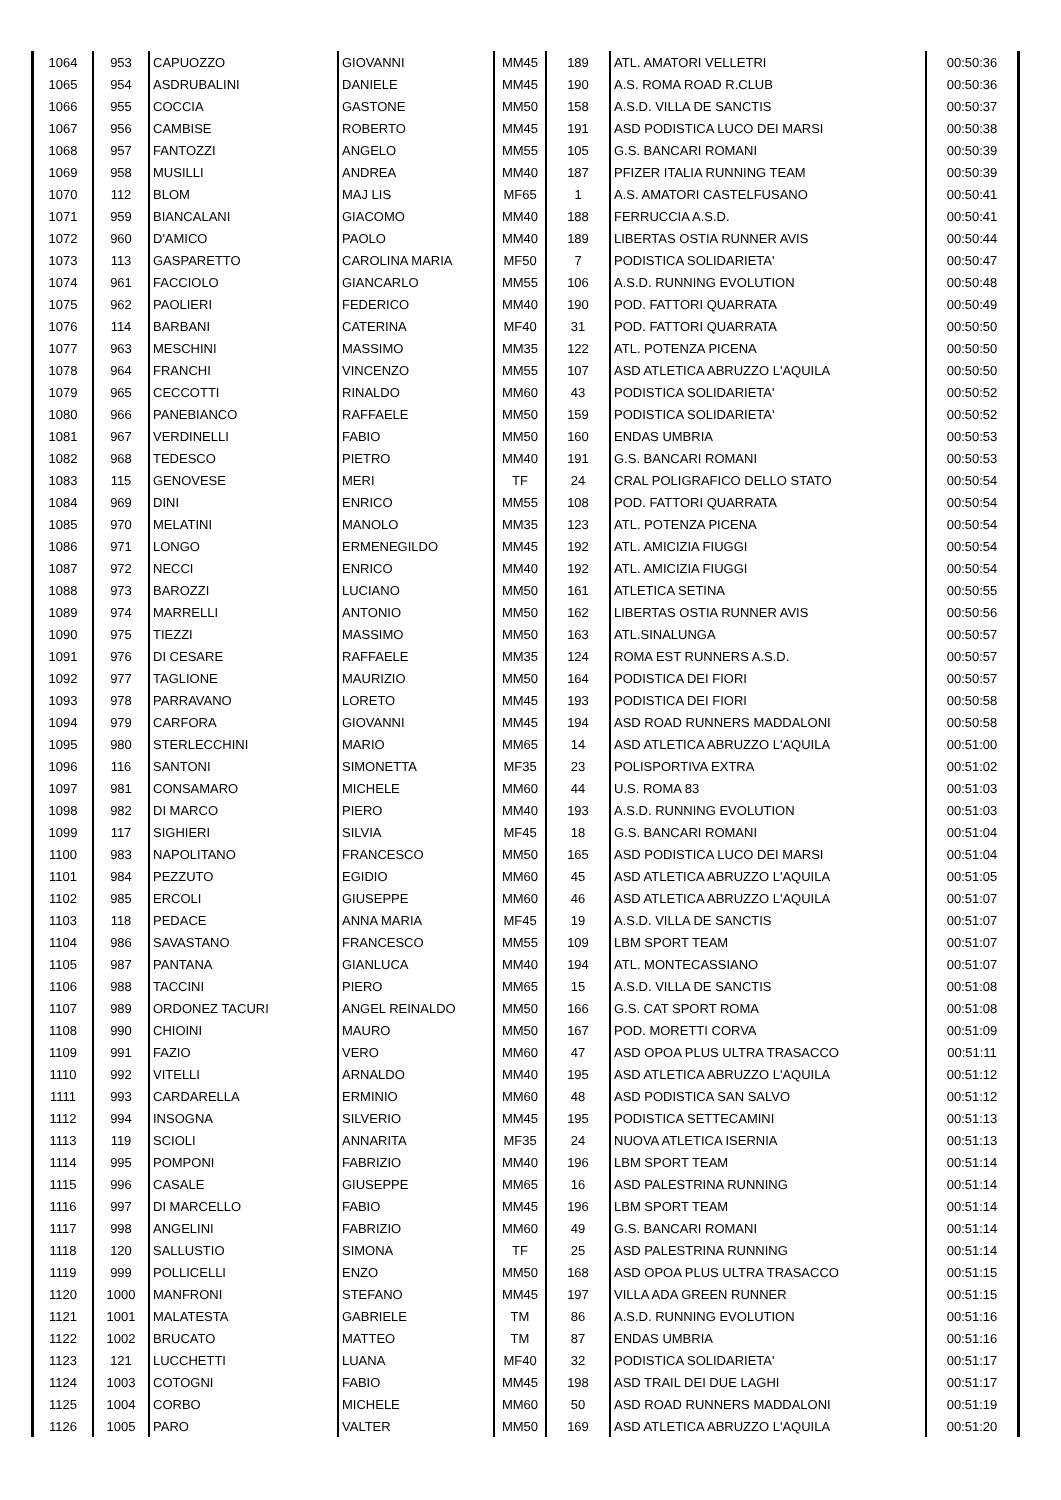| 1064 | 953 | CAPUOZZO | GIOVANNI | MM45 | 189 | ATL. AMATORI VELLETRI | 00:50:36 |
| 1065 | 954 | ASDRUBALINI | DANIELE | MM45 | 190 | A.S. ROMA ROAD R.CLUB | 00:50:36 |
| 1066 | 955 | COCCIA | GASTONE | MM50 | 158 | A.S.D. VILLA DE SANCTIS | 00:50:37 |
| 1067 | 956 | CAMBISE | ROBERTO | MM45 | 191 | ASD PODISTICA LUCO DEI MARSI | 00:50:38 |
| 1068 | 957 | FANTOZZI | ANGELO | MM55 | 105 | G.S. BANCARI ROMANI | 00:50:39 |
| 1069 | 958 | MUSILLI | ANDREA | MM40 | 187 | PFIZER ITALIA RUNNING TEAM | 00:50:39 |
| 1070 | 112 | BLOM | MAJ LIS | MF65 | 1 | A.S. AMATORI CASTELFUSANO | 00:50:41 |
| 1071 | 959 | BIANCALANI | GIACOMO | MM40 | 188 | FERRUCCIA A.S.D. | 00:50:41 |
| 1072 | 960 | D'AMICO | PAOLO | MM40 | 189 | LIBERTAS OSTIA RUNNER AVIS | 00:50:44 |
| 1073 | 113 | GASPARETTO | CAROLINA MARIA | MF50 | 7 | PODISTICA SOLIDARIETA' | 00:50:47 |
| 1074 | 961 | FACCIOLO | GIANCARLO | MM55 | 106 | A.S.D. RUNNING EVOLUTION | 00:50:48 |
| 1075 | 962 | PAOLIERI | FEDERICO | MM40 | 190 | POD. FATTORI QUARRATA | 00:50:49 |
| 1076 | 114 | BARBANI | CATERINA | MF40 | 31 | POD. FATTORI QUARRATA | 00:50:50 |
| 1077 | 963 | MESCHINI | MASSIMO | MM35 | 122 | ATL. POTENZA PICENA | 00:50:50 |
| 1078 | 964 | FRANCHI | VINCENZO | MM55 | 107 | ASD ATLETICA ABRUZZO L'AQUILA | 00:50:50 |
| 1079 | 965 | CECCOTTI | RINALDO | MM60 | 43 | PODISTICA SOLIDARIETA' | 00:50:52 |
| 1080 | 966 | PANEBIANCO | RAFFAELE | MM50 | 159 | PODISTICA SOLIDARIETA' | 00:50:52 |
| 1081 | 967 | VERDINELLI | FABIO | MM50 | 160 | ENDAS UMBRIA | 00:50:53 |
| 1082 | 968 | TEDESCO | PIETRO | MM40 | 191 | G.S. BANCARI ROMANI | 00:50:53 |
| 1083 | 115 | GENOVESE | MERI | TF | 24 | CRAL POLIGRAFICO DELLO STATO | 00:50:54 |
| 1084 | 969 | DINI | ENRICO | MM55 | 108 | POD. FATTORI QUARRATA | 00:50:54 |
| 1085 | 970 | MELATINI | MANOLO | MM35 | 123 | ATL. POTENZA PICENA | 00:50:54 |
| 1086 | 971 | LONGO | ERMENEGILDO | MM45 | 192 | ATL. AMICIZIA FIUGGI | 00:50:54 |
| 1087 | 972 | NECCI | ENRICO | MM40 | 192 | ATL. AMICIZIA FIUGGI | 00:50:54 |
| 1088 | 973 | BAROZZI | LUCIANO | MM50 | 161 | ATLETICA SETINA | 00:50:55 |
| 1089 | 974 | MARRELLI | ANTONIO | MM50 | 162 | LIBERTAS OSTIA RUNNER AVIS | 00:50:56 |
| 1090 | 975 | TIEZZI | MASSIMO | MM50 | 163 | ATL.SINALUNGA | 00:50:57 |
| 1091 | 976 | DI CESARE | RAFFAELE | MM35 | 124 | ROMA EST RUNNERS A.S.D. | 00:50:57 |
| 1092 | 977 | TAGLIONE | MAURIZIO | MM50 | 164 | PODISTICA DEI FIORI | 00:50:57 |
| 1093 | 978 | PARRAVANO | LORETO | MM45 | 193 | PODISTICA DEI FIORI | 00:50:58 |
| 1094 | 979 | CARFORA | GIOVANNI | MM45 | 194 | ASD ROAD RUNNERS MADDALONI | 00:50:58 |
| 1095 | 980 | STERLECCHINI | MARIO | MM65 | 14 | ASD ATLETICA ABRUZZO L'AQUILA | 00:51:00 |
| 1096 | 116 | SANTONI | SIMONETTA | MF35 | 23 | POLISPORTIVA EXTRA | 00:51:02 |
| 1097 | 981 | CONSAMARO | MICHELE | MM60 | 44 | U.S. ROMA 83 | 00:51:03 |
| 1098 | 982 | DI MARCO | PIERO | MM40 | 193 | A.S.D. RUNNING EVOLUTION | 00:51:03 |
| 1099 | 117 | SIGHIERI | SILVIA | MF45 | 18 | G.S. BANCARI ROMANI | 00:51:04 |
| 1100 | 983 | NAPOLITANO | FRANCESCO | MM50 | 165 | ASD PODISTICA LUCO DEI MARSI | 00:51:04 |
| 1101 | 984 | PEZZUTO | EGIDIO | MM60 | 45 | ASD ATLETICA ABRUZZO L'AQUILA | 00:51:05 |
| 1102 | 985 | ERCOLI | GIUSEPPE | MM60 | 46 | ASD ATLETICA ABRUZZO L'AQUILA | 00:51:07 |
| 1103 | 118 | PEDACE | ANNA MARIA | MF45 | 19 | A.S.D. VILLA DE SANCTIS | 00:51:07 |
| 1104 | 986 | SAVASTANO | FRANCESCO | MM55 | 109 | LBM SPORT TEAM | 00:51:07 |
| 1105 | 987 | PANTANA | GIANLUCA | MM40 | 194 | ATL. MONTECASSIANO | 00:51:07 |
| 1106 | 988 | TACCINI | PIERO | MM65 | 15 | A.S.D. VILLA DE SANCTIS | 00:51:08 |
| 1107 | 989 | ORDONEZ TACURI | ANGEL REINALDO | MM50 | 166 | G.S. CAT SPORT ROMA | 00:51:08 |
| 1108 | 990 | CHIOINI | MAURO | MM50 | 167 | POD. MORETTI CORVA | 00:51:09 |
| 1109 | 991 | FAZIO | VERO | MM60 | 47 | ASD OPOA PLUS ULTRA TRASACCO | 00:51:11 |
| 1110 | 992 | VITELLI | ARNALDO | MM40 | 195 | ASD ATLETICA ABRUZZO L'AQUILA | 00:51:12 |
| 1111 | 993 | CARDARELLA | ERMINIO | MM60 | 48 | ASD PODISTICA SAN SALVO | 00:51:12 |
| 1112 | 994 | INSOGNA | SILVERIO | MM45 | 195 | PODISTICA SETTECAMINI | 00:51:13 |
| 1113 | 119 | SCIOLI | ANNARITA | MF35 | 24 | NUOVA ATLETICA ISERNIA | 00:51:13 |
| 1114 | 995 | POMPONI | FABRIZIO | MM40 | 196 | LBM SPORT TEAM | 00:51:14 |
| 1115 | 996 | CASALE | GIUSEPPE | MM65 | 16 | ASD PALESTRINA RUNNING | 00:51:14 |
| 1116 | 997 | DI MARCELLO | FABIO | MM45 | 196 | LBM SPORT TEAM | 00:51:14 |
| 1117 | 998 | ANGELINI | FABRIZIO | MM60 | 49 | G.S. BANCARI ROMANI | 00:51:14 |
| 1118 | 120 | SALLUSTIO | SIMONA | TF | 25 | ASD PALESTRINA RUNNING | 00:51:14 |
| 1119 | 999 | POLLICELLI | ENZO | MM50 | 168 | ASD OPOA PLUS ULTRA TRASACCO | 00:51:15 |
| 1120 | 1000 | MANFRONI | STEFANO | MM45 | 197 | VILLA ADA GREEN RUNNER | 00:51:15 |
| 1121 | 1001 | MALATESTA | GABRIELE | TM | 86 | A.S.D. RUNNING EVOLUTION | 00:51:16 |
| 1122 | 1002 | BRUCATO | MATTEO | TM | 87 | ENDAS UMBRIA | 00:51:16 |
| 1123 | 121 | LUCCHETTI | LUANA | MF40 | 32 | PODISTICA SOLIDARIETA' | 00:51:17 |
| 1124 | 1003 | COTOGNI | FABIO | MM45 | 198 | ASD TRAIL DEI DUE LAGHI | 00:51:17 |
| 1125 | 1004 | CORBO | MICHELE | MM60 | 50 | ASD ROAD RUNNERS MADDALONI | 00:51:19 |
| 1126 | 1005 | PARO | VALTER | MM50 | 169 | ASD ATLETICA ABRUZZO L'AQUILA | 00:51:20 |